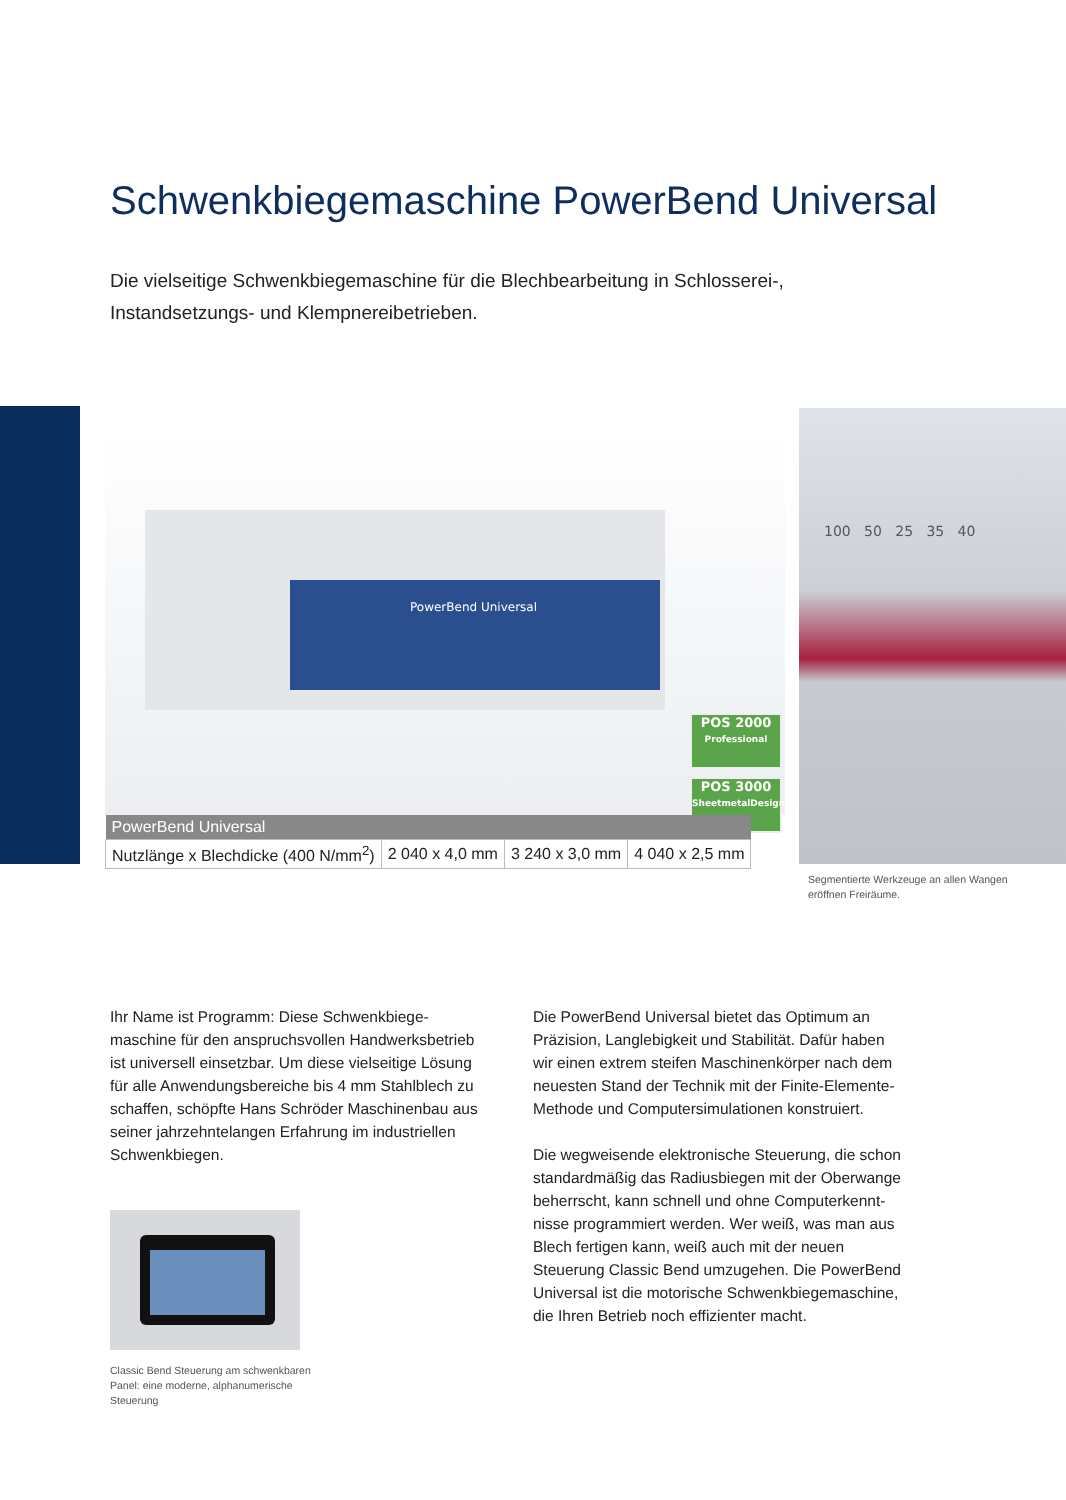Schwenkbiegemaschine PowerBend Universal
Die vielseitige Schwenkbiegemaschine für die Blechbearbeitung in Schlosserei-, Instandsetzungs- und Klempnereibetrieben.
PowerBend Universal
POS 2000
Professional
POS 3000
SheetmetalDesigner
100 50 25 35 40
| PowerBend Universal | | | |
| --- | --- | --- | --- |
| Nutzlänge x Blechdicke (400 N/mm<sup>2</sup>) | 2 040 x 4,0 mm | 3 240 x 3,0 mm | 4 040 x 2,5 mm |
Segmentierte Werkzeuge an allen Wangen
eröffnen Freiräume.
Ihr Name ist Programm: Diese Schwenkbiege-maschine für den anspruchsvollen Handwerksbetrieb ist universell einsetzbar. Um diese vielseitige Lösung für alle Anwendungsbereiche bis 4 mm Stahlblech zu schaffen, schöpfte Hans Schröder Maschinenbau aus seiner jahrzehntelangen Erfahrung im industriellen Schwenkbiegen.
Die PowerBend Universal bietet das Optimum an Präzision, Langlebigkeit und Stabilität. Dafür haben wir einen extrem steifen Maschinenkörper nach dem neuesten Stand der Technik mit der Finite-Elemente-Methode und Computersimulationen konstruiert.
Die wegweisende elektronische Steuerung, die schon standardmäßig das Radiusbiegen mit der Oberwange beherrscht, kann schnell und ohne Computerkennt-nisse programmiert werden. Wer weiß, was man aus Blech fertigen kann, weiß auch mit der neuen Steuerung Classic Bend umzugehen. Die PowerBend Universal ist die motorische Schwenkbiegemaschine, die Ihren Betrieb noch effizienter macht.
Classic Bend Steuerung am schwenkbaren
Panel: eine moderne, alphanumerische
Steuerung